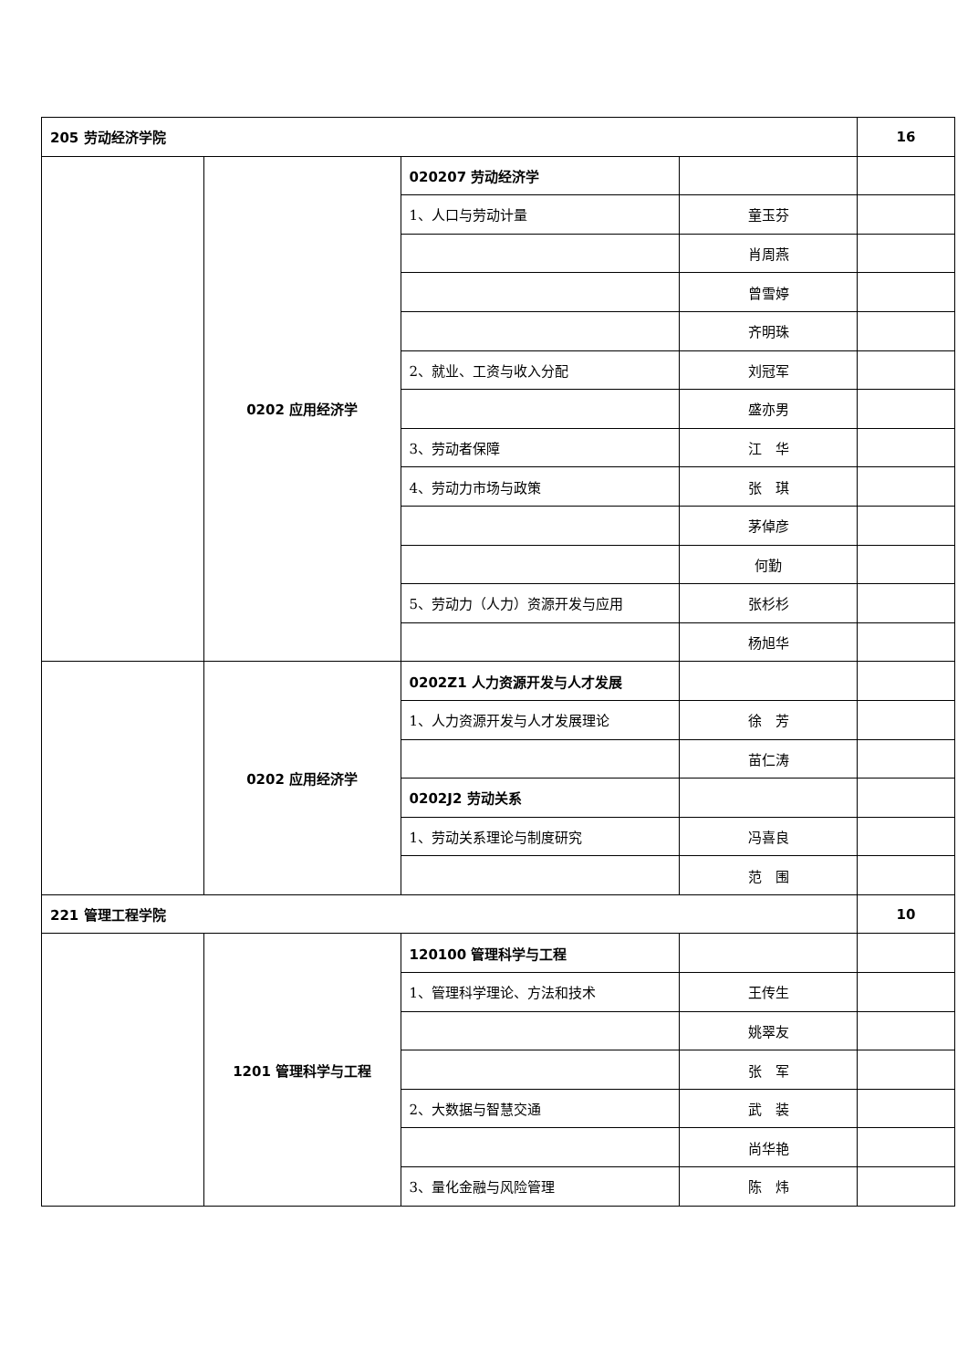| 205 劳动经济学院 | | | | 16 |
| | 0202 应用经济学 | 020207 劳动经济学 | | |
| | | 1、人口与劳动计量 | 童玉芬 | |
| | | | 肖周燕 | |
| | | | 曾雪婷 | |
| | | | 齐明珠 | |
| | | 2、就业、工资与收入分配 | 刘冠军 | |
| | | | 盛亦男 | |
| | | 3、劳动者保障 | 江 华 | |
| | | 4、劳动力市场与政策 | 张 琪 | |
| | | | 茅倬彦 | |
| | | | 何勤 | |
| | | 5、劳动力（人力）资源开发与应用 | 张杉杉 | |
| | | | 杨旭华 | |
| | 0202 应用经济学 | 0202Z1 人力资源开发与人才发展 | | |
| | | 1、人力资源开发与人才发展理论 | 徐 芳 | |
| | | | 苗仁涛 | |
| | | 0202J2 劳动关系 | | |
| | | 1、劳动关系理论与制度研究 | 冯喜良 | |
| | | | 范 围 | |
| 221 管理工程学院 | | | | 10 |
| | 1201 管理科学与工程 | 120100 管理科学与工程 | | |
| | | 1、管理科学理论、方法和技术 | 王传生 | |
| | | | 姚翠友 | |
| | | | 张 军 | |
| | | 2、大数据与智慧交通 | 武 装 | |
| | | | 尚华艳 | |
| | | 3、量化金融与风险管理 | 陈 炜 | |